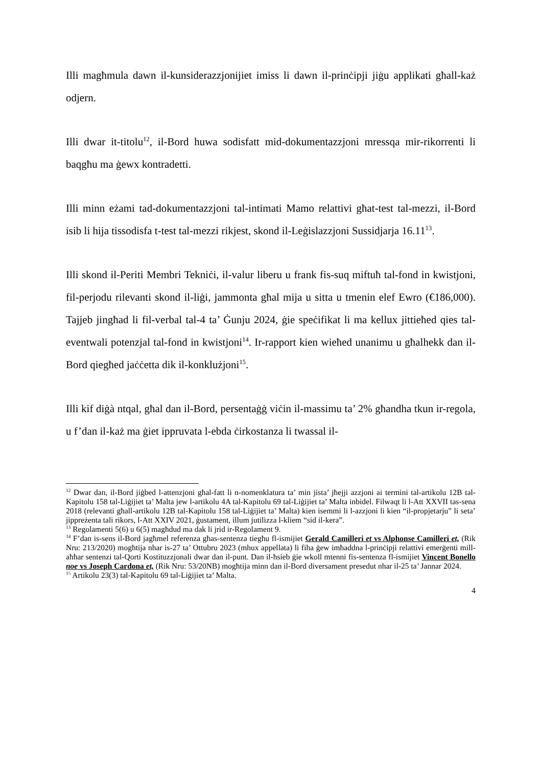Illi magħmula dawn il-kunsiderazzjonijiet imiss li dawn il-prinċipji jiġu applikati għall-każ odjern.
Illi dwar it-titolu<sup>12</sup>, il-Bord huwa sodisfatt mid-dokumentazzjoni mressqa mir-rikorrenti li baqgħu ma ġewx kontradetti.
Illi minn eżami tad-dokumentazzjoni tal-intimati Mamo relattivi għat-test tal-mezzi, il-Bord isib li hija tissodisfa t-test tal-mezzi rikjest, skond il-Leġislazzjoni Sussidjarja 16.11<sup>13</sup>.
Illi skond il-Periti Membri Tekniċi, il-valur liberu u frank fis-suq miftuħ tal-fond in kwistjoni, fil-perjodu rilevanti skond il-liġi, jammonta għal mija u sitta u tmenin elef Ewro (€186,000). Tajjeb jingħad li fil-verbal tal-4 ta’ Ġunju 2024, ġie speċifikat li ma kellux jittieħed qies tal-eventwali potenzjal tal-fond in kwistjoni<sup>14</sup>. Ir-rapport kien wieħed unanimu u għalhekk dan il-Bord qiegħed jaċċetta dik il-konklużjoni<sup>15</sup>.
Illi kif diġà ntqal, għal dan il-Bord, persentaġġ viċin il-massimu ta’ 2% għandha tkun ir-regola, u f’dan il-każ ma ġiet ippruvata l-ebda ċirkostanza li twassal il-
<sup>12</sup> Dwar dan, il-Bord jiġbed l-attenzjoni għal-fatt li n-nomenklatura ta’ min jista’ jħejji azzjoni ai termini tal-artikolu 12B tal-Kapitolu 158 tal-Liġijiet ta’ Malta jew l-artikolu 4A tal-Kapitolu 69 tal-Liġijiet ta’ Malta inbidel. Filwaqt li l-Att XXVII tas-sena 2018 (relevanti għall-artikolu 12B tal-Kapitolu 158 tal-Liġijiet ta’ Malta) kien isemmi li l-azzjoni li kien “il-propjetarju” li seta’ jippreżenta tali rikors, l-Att XXIV 2021, ġustament, illum jutilizza l-kliem “sid il-kera”.
<sup>13</sup> Regolamenti 5(6) u 6(5) magħdud ma dak li jrid ir-Regolament 9.
<sup>14</sup> F’dan is-sens il-Bord jagħmel referenza għas-sentenza tiegħu fl-ismijiet Gerald Camilleri et vs Alphonse Camilleri et, (Rik Nru: 213/2020) mogħtija nhar is-27 ta’ Ottubru 2023 (mhux appellata) li fiha ġew imħaddna l-prinċipji relattivi emerġenti mill-aħħar sentenzi tal-Qorti Kostituzzjonali dwar dan il-punt. Dan il-ħsieb ġie wkoll mtenni fis-sentenza fl-ismijiet Vincent Bonello noe vs Joseph Cardona et, (Rik Nru: 53/20NB) mogħtija minn dan il-Bord diversament presedut nhar il-25 ta’ Jannar 2024.
<sup>15</sup> Artikolu 23(3) tal-Kapitolu 69 tal-Liġijiet ta’ Malta.
4